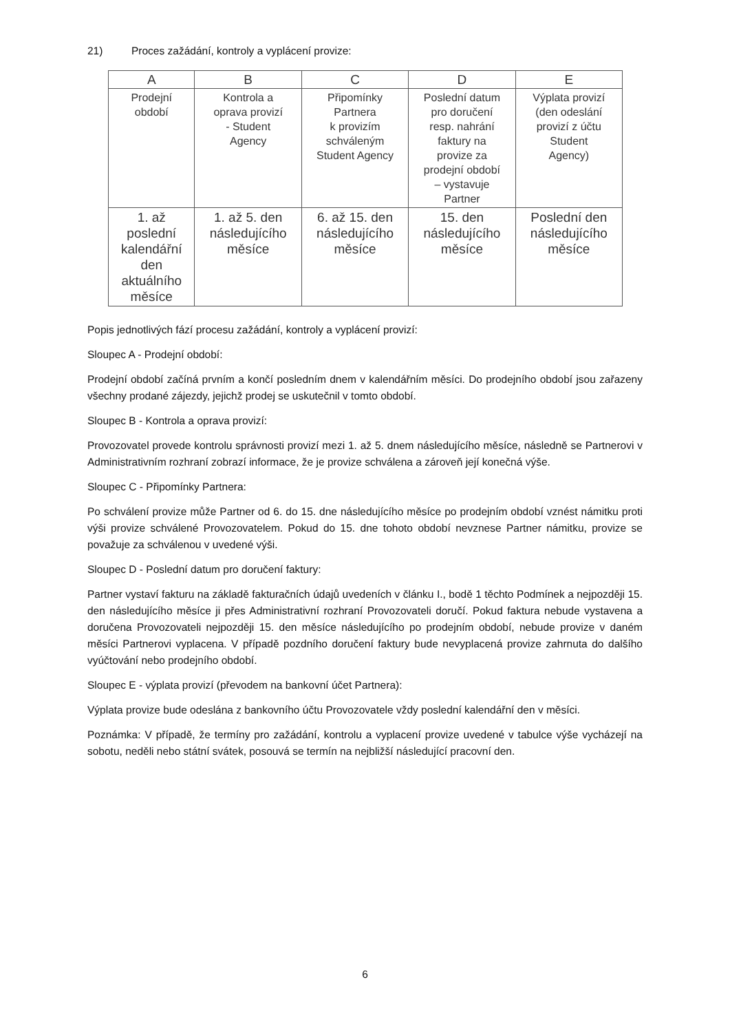21) Proces zažádání, kontroly a vyplácení provize:
| A | B | C | D | E |
| --- | --- | --- | --- | --- |
| Prodejní období | Kontrola a oprava provizí - Student Agency | Připomínky Partnera k provizím schváleným Student Agency | Poslední datum pro doručení resp. nahrání faktury na provize za prodejní období – vystavuje Partner | Výplata provizí (den odeslání provizí z účtu Student Agency) |
| 1. až poslední kalendářní den aktuálního měsíce | 1. až 5. den následujícího měsíce | 6. až 15. den následujícího měsíce | 15. den následujícího měsíce | Poslední den následujícího měsíce |
Popis jednotlivých fází procesu zažádání, kontroly a vyplácení provizí:
Sloupec A - Prodejní období:
Prodejní období začíná prvním a končí posledním dnem v kalendářním měsíci. Do prodejního období jsou zařazeny všechny prodané zájezdy, jejichž prodej se uskutečnil v tomto období.
Sloupec B - Kontrola a oprava provizí:
Provozovatel provede kontrolu správnosti provizí mezi 1. až 5. dnem následujícího měsíce, následně se Partnerovi v Administrativním rozhraní zobrazí informace, že je provize schválena a zároveň její konečná výše.
Sloupec C - Připomínky Partnera:
Po schválení provize může Partner od 6. do 15. dne následujícího měsíce po prodejním období vznést námitku proti výši provize schválené Provozovatelem. Pokud do 15. dne tohoto období nevznese Partner námitku, provize se považuje za schválenou v uvedené výši.
Sloupec D - Poslední datum pro doručení faktury:
Partner vystaví fakturu na základě fakturačních údajů uvedeních v článku I., bodě 1 těchto Podmínek a nejpozději 15. den následujícího měsíce ji přes Administrativní rozhraní Provozovateli doručí. Pokud faktura nebude vystavena a doručena Provozovateli nejpozději 15. den měsíce následujícího po prodejním období, nebude provize v daném měsíci Partnerovi vyplacena. V případě pozdního doručení faktury bude nevyplacená provize zahrnuta do dalšího vyúčtování nebo prodejního období.
Sloupec E - výplata provizí (převodem na bankovní účet Partnera):
Výplata provize bude odeslána z bankovního účtu Provozovatele vždy poslední kalendářní den v měsíci.
Poznámka: V případě, že termíny pro zažádání, kontrolu a vyplacení provize uvedené v tabulce výše vycházejí na sobotu, neděli nebo státní svátek, posouvá se termín na nejbližší následující pracovní den.
6